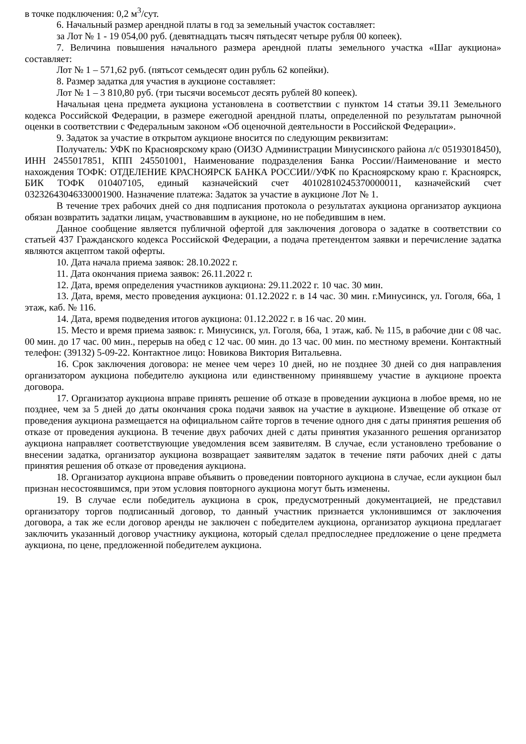в точке подключения: 0,2 м<sup>3</sup>/сут.
6. Начальный размер арендной платы в год за земельный участок составляет:
за Лот № 1 - 19 054,00 руб. (девятнадцать тысяч пятьдесят четыре рубля 00 копеек).
7. Величина повышения начального размера арендной платы земельного участка «Шаг аукциона» составляет:
Лот № 1 – 571,62 руб. (пятьсот семьдесят один рубль 62 копейки).
8. Размер задатка для участия в аукционе составляет:
Лот № 1 – 3 810,80 руб. (три тысячи восемьсот десять рублей 80 копеек).
Начальная цена предмета аукциона установлена в соответствии с пунктом 14 статьи 39.11 Земельного кодекса Российской Федерации, в размере ежегодной арендной платы, определенной по результатам рыночной оценки в соответствии с Федеральным законом «Об оценочной деятельности в Российской Федерации».
9. Задаток за участие в открытом аукционе вносится по следующим реквизитам:
Получатель: УФК по Красноярскому краю (ОИЗО Администрации Минусинского района л/с 05193018450), ИНН 2455017851, КПП 245501001, Наименование подразделения Банка России//Наименование и место нахождения ТОФК: ОТДЕЛЕНИЕ КРАСНОЯРСК БАНКА РОССИИ//УФК по Красноярскому краю г. Красноярск, БИК ТОФК 010407105, единый казначейский счет 40102810245370000011, казначейский счет 03232643046330001900. Назначение платежа: Задаток за участие в аукционе Лот № 1.
В течение трех рабочих дней со дня подписания протокола о результатах аукциона организатор аукциона обязан возвратить задатки лицам, участвовавшим в аукционе, но не победившим в нем.
Данное сообщение является публичной офертой для заключения договора о задатке в соответствии со статьей 437 Гражданского кодекса Российской Федерации, а подача претендентом заявки и перечисление задатка являются акцептом такой оферты.
10. Дата начала приема заявок: 28.10.2022 г.
11. Дата окончания приема заявок: 26.11.2022 г.
12. Дата, время определения участников аукциона: 29.11.2022 г. 10 час. 30 мин.
13. Дата, время, место проведения аукциона: 01.12.2022 г. в 14 час. 30 мин. г.Минусинск, ул. Гоголя, 66а, 1 этаж, каб. № 116.
14. Дата, время подведения итогов аукциона: 01.12.2022 г. в 16 час. 20 мин.
15. Место и время приема заявок: г. Минусинск, ул. Гоголя, 66а, 1 этаж, каб. № 115, в рабочие дни с 08 час. 00 мин. до 17 час. 00 мин., перерыв на обед с 12 час. 00 мин. до 13 час. 00 мин. по местному времени. Контактный телефон: (39132) 5-09-22. Контактное лицо: Новикова Виктория Витальевна.
16. Срок заключения договора: не менее чем через 10 дней, но не позднее 30 дней со дня направления организатором аукциона победителю аукциона или единственному принявшему участие в аукционе проекта договора.
17. Организатор аукциона вправе принять решение об отказе в проведении аукциона в любое время, но не позднее, чем за 5 дней до даты окончания срока подачи заявок на участие в аукционе. Извещение об отказе от проведения аукциона размещается на официальном сайте торгов в течение одного дня с даты принятия решения об отказе от проведения аукциона. В течение двух рабочих дней с даты принятия указанного решения организатор аукциона направляет соответствующие уведомления всем заявителям. В случае, если установлено требование о внесении задатка, организатор аукциона возвращает заявителям задаток в течение пяти рабочих дней с даты принятия решения об отказе от проведения аукциона.
18. Организатор аукциона вправе объявить о проведении повторного аукциона в случае, если аукцион был признан несостоявшимся, при этом условия повторного аукциона могут быть изменены.
19. В случае если победитель аукциона в срок, предусмотренный документацией, не представил организатору торгов подписанный договор, то данный участник признается уклонившимся от заключения договора, а так же если договор аренды не заключен с победителем аукциона, организатор аукциона предлагает заключить указанный договор участнику аукциона, который сделал предпоследнее предложение о цене предмета аукциона, по цене, предложенной победителем аукциона.